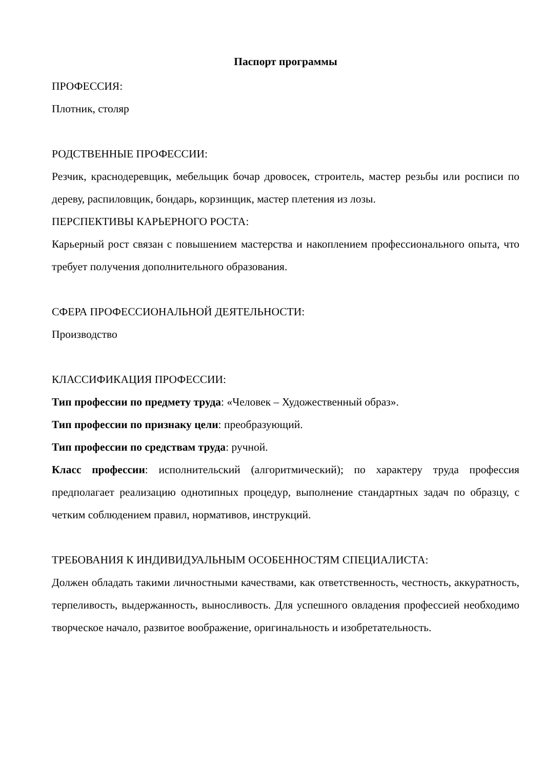Паспорт программы
ПРОФЕССИЯ:
Плотник, столяр
РОДСТВЕННЫЕ ПРОФЕССИИ:
Резчик, краснодеревщик, мебельщик бочар дровосек, строитель, мастер резьбы или росписи по дереву, распиловщик, бондарь, корзинщик, мастер плетения из лозы.
ПЕРСПЕКТИВЫ КАРЬЕРНОГО РОСТА:
Карьерный рост связан с повышением мастерства и накоплением профессионального опыта, что требует получения дополнительного образования.
СФЕРА ПРОФЕССИОНАЛЬНОЙ ДЕЯТЕЛЬНОСТИ:
Производство
КЛАССИФИКАЦИЯ ПРОФЕССИИ:
Тип профессии по предмету труда: «Человек – Художественный образ».
Тип профессии по признаку цели: преобразующий.
Тип профессии по средствам труда: ручной.
Класс профессии: исполнительский (алгоритмический); по характеру труда профессия предполагает реализацию однотипных процедур, выполнение стандартных задач по образцу, с четким соблюдением правил, нормативов, инструкций.
ТРЕБОВАНИЯ К ИНДИВИДУАЛЬНЫМ ОСОБЕННОСТЯМ СПЕЦИАЛИСТА:
Должен обладать такими личностными качествами, как ответственность, честность, аккуратность, терпеливость, выдержанность, выносливость. Для успешного овладения профессией необходимо творческое начало, развитое воображение, оригинальность и изобретательность.